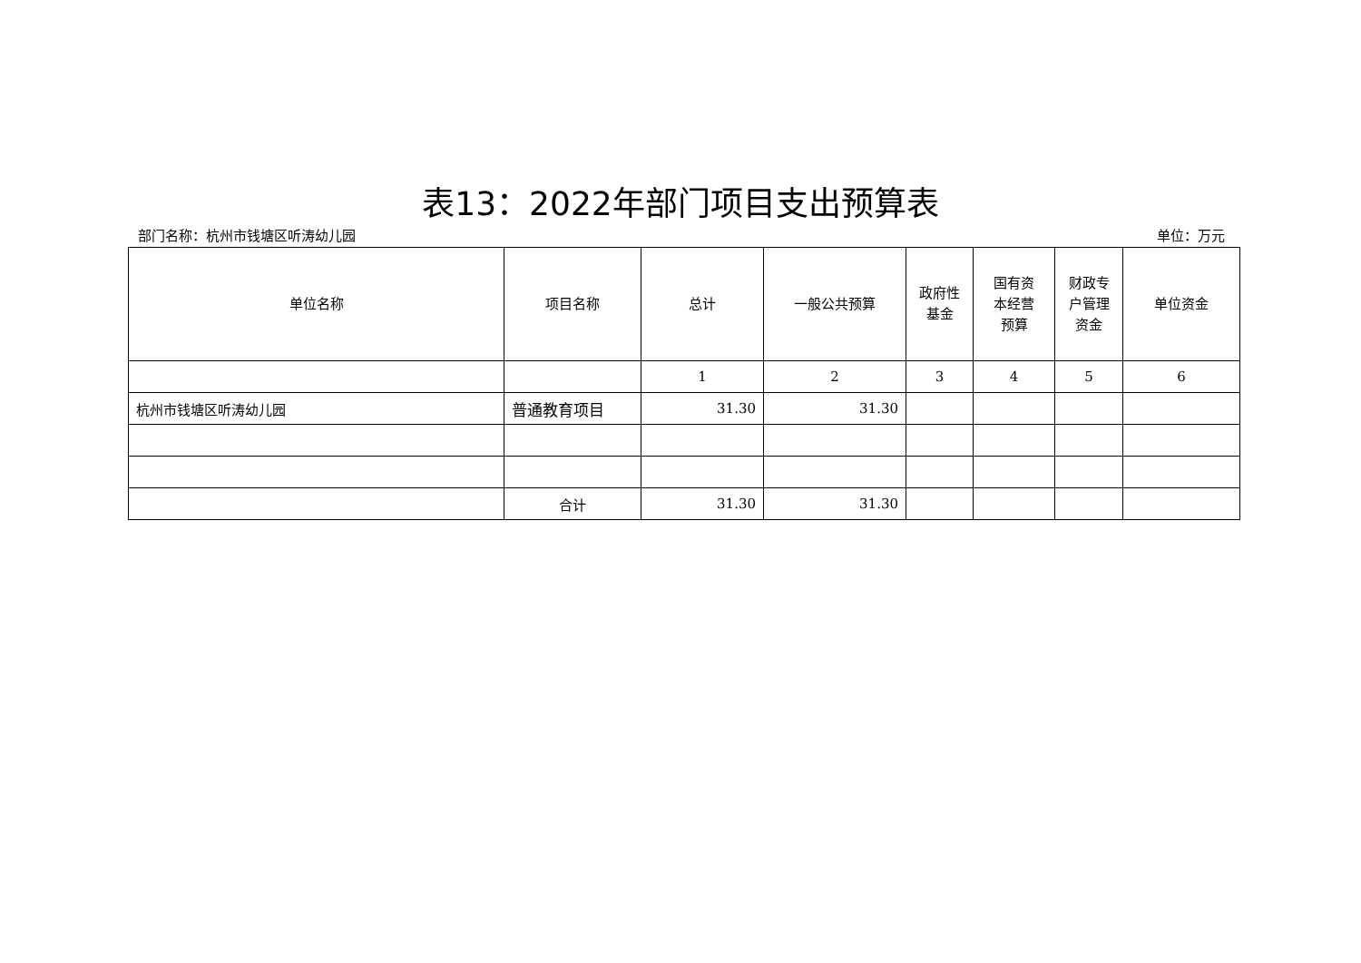表13：2022年部门项目支出预算表
部门名称：杭州市钱塘区听涛幼儿园 单位：万元
| 单位名称 | 项目名称 | 总计 | 一般公共预算 | 政府性 基金 | 国有资 本经营 预算 | 财政专 户管理 资金 | 单位资金 |
| --- | --- | --- | --- | --- | --- | --- | --- |
| | | 1 | 2 | 3 | 4 | 5 | 6 |
| 杭州市钱塘区听涛幼儿园 | 普通教育项目 | 31.30 | 31.30 | | | | |
| | 合计 | 31.30 | 31.30 | | | | |